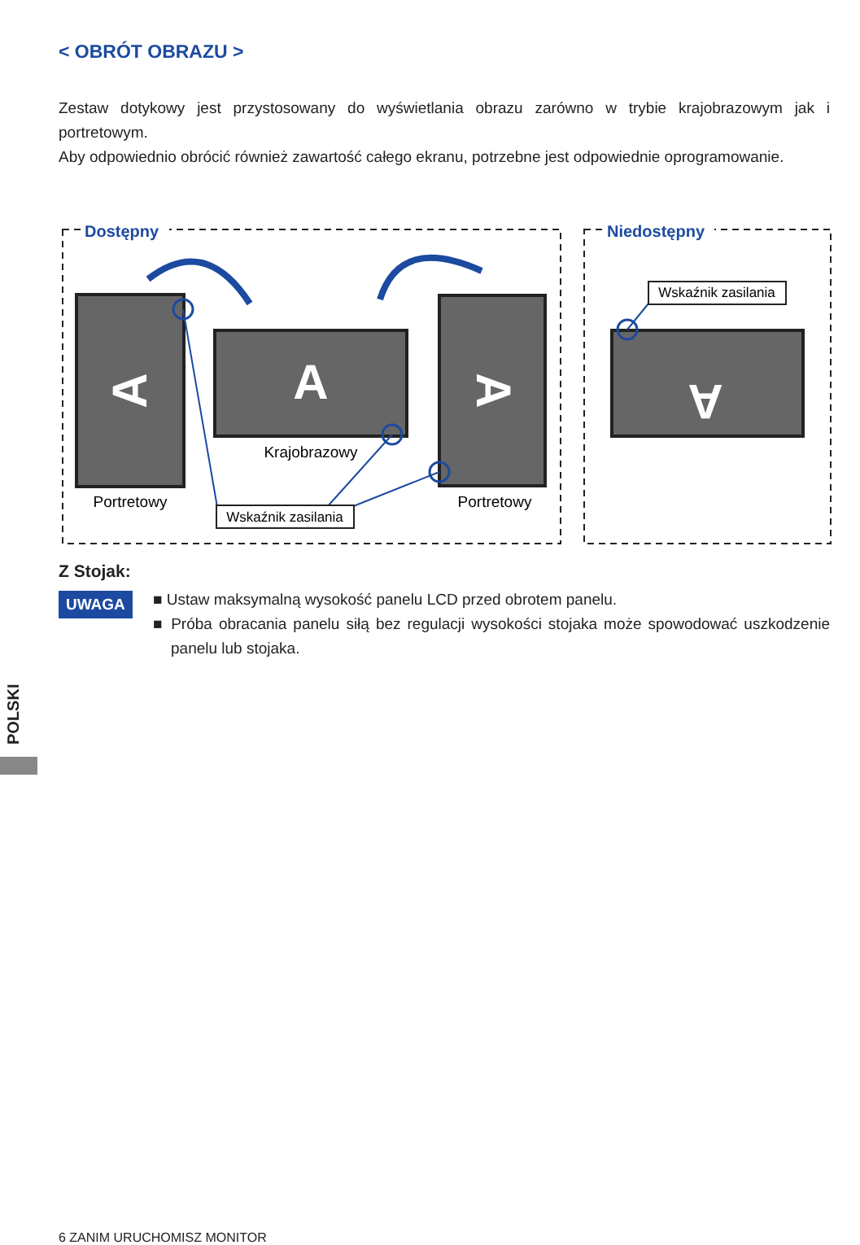< OBRÓT OBRAZU >
Zestaw dotykowy jest przystosowany do wyświetlania obrazu zarówno w trybie krajobrazowym jak i portretowym.
Aby odpowiednio obrócić również zawartość całego ekranu, potrzebne jest odpowiednie oprogramowanie.
Dostępny
Niedostępny
A
A
A
A
Krajobrazowy
Portretowy
Portretowy
Wskaźnik zasilania
Wskaźnik zasilania
Z Stojak:
UWAGA
■ Ustaw maksymalną wysokość panelu LCD przed obrotem panelu.
■ Próba obracania panelu siłą bez regulacji wysokości stojaka może spowodować uszkodzenie panelu lub stojaka.
POLSKI
6 ZANIM URUCHOMISZ MONITOR